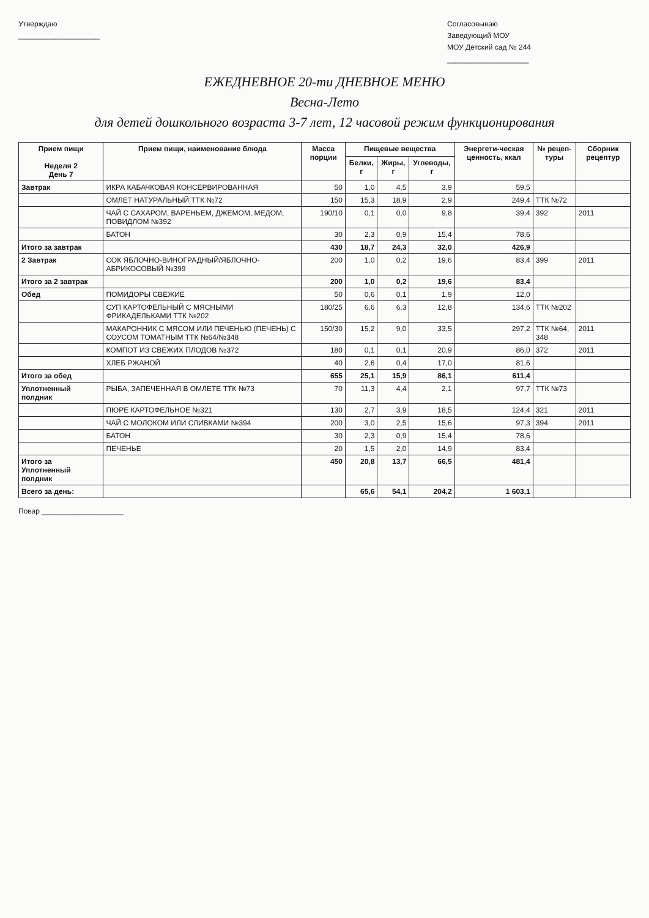Утверждаю
____________________
Согласовываю
Заведующий МОУ
МОУ Детский сад № 244
____________________
ЕЖЕДНЕВНОЕ 20-ти ДНЕВНОЕ МЕНЮ
Весна-Лето
для детей дошкольного возраста 3-7 лет, 12 часовой режим функционирования
| Прием пищи Неделя 2 День 7 | Прием пищи, наименование блюда | Масса порции | Пищевые вещества | | | Энергети-ческая ценность, ккал | № рецеп-туры | Сборник рецептур |
| --- | --- | --- | --- | --- | --- | --- | --- | --- |
| | | | Белки, г | Жиры, г | Углеводы, г | | | |
| Завтрак | ИКРА КАБАЧКОВАЯ КОНСЕРВИРОВАННАЯ | 50 | 1,0 | 4,5 | 3,9 | 59,5 | | |
| | ОМЛЕТ НАТУРАЛЬНЫЙ ТТК №72 | 150 | 15,3 | 18,9 | 2,9 | 249,4 | ТТК №72 | |
| | ЧАЙ С САХАРОМ, ВАРЕНЬЕМ, ДЖЕМОМ, МЕДОМ, ПОВИДЛОМ №392 | 190/10 | 0,1 | 0,0 | 9,8 | 39,4 | 392 | 2011 |
| | БАТОН | 30 | 2,3 | 0,9 | 15,4 | 78,6 | | |
| Итого за завтрак | | 430 | 18,7 | 24,3 | 32,0 | 426,9 | | |
| 2 Завтрак | СОК ЯБЛОЧНО-ВИНОГРАДНЫЙ/ЯБЛОЧНО-АБРИКОСОВЫЙ №399 | 200 | 1,0 | 0,2 | 19,6 | 83,4 | 399 | 2011 |
| Итого за 2 завтрак | | 200 | 1,0 | 0,2 | 19,6 | 83,4 | | |
| Обед | ПОМИДОРЫ СВЕЖИЕ | 50 | 0,6 | 0,1 | 1,9 | 12,0 | | |
| | СУП КАРТОФЕЛЬНЫЙ С МЯСНЫМИ ФРИКАДЕЛЬКАМИ ТТК №202 | 180/25 | 6,6 | 6,3 | 12,8 | 134,6 | ТТК №202 | |
| | МАКАРОННИК С МЯСОМ ИЛИ ПЕЧЕНЬЮ (ПЕЧЕНЬ) С СОУСОМ ТОМАТНЫМ ТТК №64/№348 | 150/30 | 15,2 | 9,0 | 33,5 | 297,2 | ТТК №64, 348 | 2011 |
| | КОМПОТ ИЗ СВЕЖИХ ПЛОДОВ №372 | 180 | 0,1 | 0,1 | 20,9 | 86,0 | 372 | 2011 |
| | ХЛЕБ РЖАНОЙ | 40 | 2,6 | 0,4 | 17,0 | 81,6 | | |
| Итого за обед | | 655 | 25,1 | 15,9 | 86,1 | 611,4 | | |
| Уплотненный полдник | РЫБА, ЗАПЕЧЕННАЯ В ОМЛЕТЕ ТТК №73 | 70 | 11,3 | 4,4 | 2,1 | 97,7 | ТТК №73 | |
| | ПЮРЕ КАРТОФЕЛЬНОЕ №321 | 130 | 2,7 | 3,9 | 18,5 | 124,4 | 321 | 2011 |
| | ЧАЙ С МОЛОКОМ ИЛИ СЛИВКАМИ №394 | 200 | 3,0 | 2,5 | 15,6 | 97,3 | 394 | 2011 |
| | БАТОН | 30 | 2,3 | 0,9 | 15,4 | 78,6 | | |
| | ПЕЧЕНЬЕ | 20 | 1,5 | 2,0 | 14,9 | 83,4 | | |
| Итого за Уплотненный полдник | | 450 | 20,8 | 13,7 | 66,5 | 481,4 | | |
| Всего за день: | | | 65,6 | 54,1 | 204,2 | 1 603,1 | | |
Повар ____________________